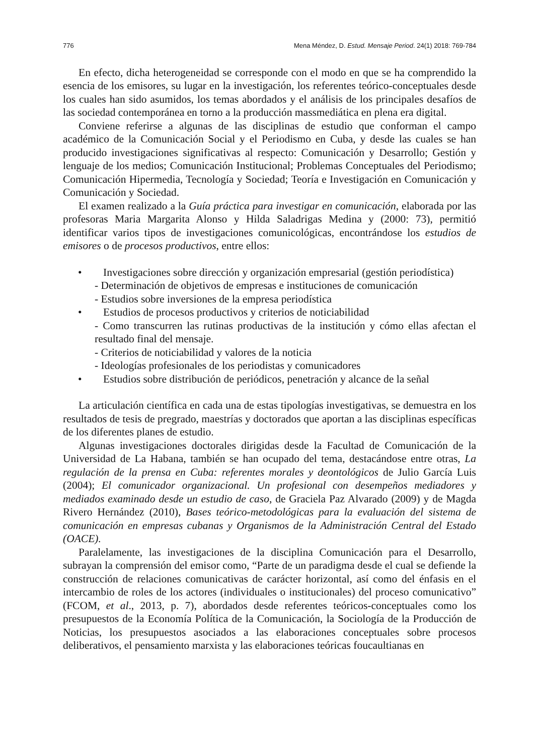776 Mena Méndez, D. Estud. Mensaje Period. 24(1) 2018: 769-784
En efecto, dicha heterogeneidad se corresponde con el modo en que se ha comprendido la esencia de los emisores, su lugar en la investigación, los referentes teórico-conceptuales desde los cuales han sido asumidos, los temas abordados y el análisis de los principales desafíos de las sociedad contemporánea en torno a la producción massmediática en plena era digital.
Conviene referirse a algunas de las disciplinas de estudio que conforman el campo académico de la Comunicación Social y el Periodismo en Cuba, y desde las cuales se han producido investigaciones significativas al respecto: Comunicación y Desarrollo; Gestión y lenguaje de los medios; Comunicación Institucional; Problemas Conceptuales del Periodismo; Comunicación Hipermedia, Tecnología y Sociedad; Teoría e Investigación en Comunicación y Comunicación y Sociedad.
El examen realizado a la Guía práctica para investigar en comunicación, elaborada por las profesoras Maria Margarita Alonso y Hilda Saladrigas Medina y (2000: 73), permitió identificar varios tipos de investigaciones comunicológicas, encontrándose los estudios de emisores o de procesos productivos, entre ellos:
• Investigaciones sobre dirección y organización empresarial (gestión periodística)
- Determinación de objetivos de empresas e instituciones de comunicación
- Estudios sobre inversiones de la empresa periodística
• Estudios de procesos productivos y criterios de noticiabilidad
- Como transcurren las rutinas productivas de la institución y cómo ellas afectan el resultado final del mensaje.
- Criterios de noticiabilidad y valores de la noticia
- Ideologías profesionales de los periodistas y comunicadores
• Estudios sobre distribución de periódicos, penetración y alcance de la señal
La articulación científica en cada una de estas tipologías investigativas, se demuestra en los resultados de tesis de pregrado, maestrías y doctorados que aportan a las disciplinas específicas de los diferentes planes de estudio.
Algunas investigaciones doctorales dirigidas desde la Facultad de Comunicación de la Universidad de La Habana, también se han ocupado del tema, destacándose entre otras, La regulación de la prensa en Cuba: referentes morales y deontológicos de Julio García Luis (2004); El comunicador organizacional. Un profesional con desempeños mediadores y mediados examinado desde un estudio de caso, de Graciela Paz Alvarado (2009) y de Magda Rivero Hernández (2010), Bases teórico-metodológicas para la evaluación del sistema de comunicación en empresas cubanas y Organismos de la Administración Central del Estado (OACE).
Paralelamente, las investigaciones de la disciplina Comunicación para el Desarrollo, subrayan la comprensión del emisor como, “Parte de un paradigma desde el cual se defiende la construcción de relaciones comunicativas de carácter horizontal, así como del énfasis en el intercambio de roles de los actores (individuales o institucionales) del proceso comunicativo” (FCOM, et al., 2013, p. 7), abordados desde referentes teóricos-conceptuales como los presupuestos de la Economía Política de la Comunicación, la Sociología de la Producción de Noticias, los presupuestos asociados a las elaboraciones conceptuales sobre procesos deliberativos, el pensamiento marxista y las elaboraciones teóricas foucaultianas en